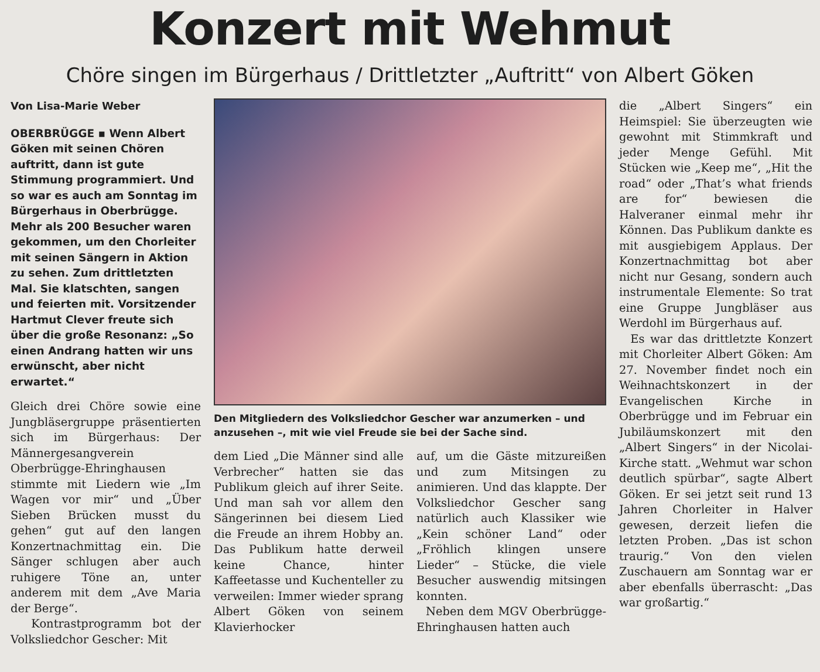Konzert mit Wehmut
Chöre singen im Bürgerhaus / Drittletzter „Auftritt“ von Albert Göken
Von Lisa-Marie Weber
OBERBRÜGGE ▪ Wenn Albert Göken mit seinen Chören auftritt, dann ist gute Stimmung programmiert. Und so war es auch am Sonntag im Bürgerhaus in Oberbrügge. Mehr als 200 Besucher waren gekommen, um den Chorleiter mit seinen Sängern in Aktion zu sehen. Zum drittletzten Mal. Sie klatschten, sangen und feierten mit. Vorsitzender Hartmut Clever freute sich über die große Resonanz: „So einen Andrang hatten wir uns erwünscht, aber nicht erwartet.“
Gleich drei Chöre sowie eine Jungbläsergruppe präsentierten sich im Bürgerhaus: Der Männergesangverein Oberbrügge-Ehringhausen stimmte mit Liedern wie „Im Wagen vor mir“ und „Über Sieben Brücken musst du gehen“ gut auf den langen Konzertnachmittag ein. Die Sänger schlugen aber auch ruhigere Töne an, unter anderem mit dem „Ave Maria der Berge“.
Kontrastprogramm bot der Volksliedchor Gescher: Mit
Den Mitgliedern des Volksliedchor Gescher war anzumerken – und anzusehen –, mit wie viel Freude sie bei der Sache sind.
dem Lied „Die Männer sind alle Verbrecher“ hatten sie das Publikum gleich auf ihrer Seite. Und man sah vor allem den Sängerinnen bei diesem Lied die Freude an ihrem Hobby an. Das Publikum hatte derweil keine Chance, hinter Kaffeetasse und Kuchenteller zu verweilen: Immer wieder sprang Albert Göken von seinem Klavierhocker
auf, um die Gäste mitzureißen und zum Mitsingen zu animieren. Und das klappte. Der Volksliedchor Gescher sang natürlich auch Klassiker wie „Kein schöner Land“ oder „Fröhlich klingen unsere Lieder“ – Stücke, die viele Besucher auswendig mitsingen konnten.
Neben dem MGV Oberbrügge-Ehringhausen hatten auch
die „Albert Singers“ ein Heimspiel: Sie überzeugten wie gewohnt mit Stimmkraft und jeder Menge Gefühl. Mit Stücken wie „Keep me“, „Hit the road“ oder „That’s what friends are for“ bewiesen die Halveraner einmal mehr ihr Können. Das Publikum dankte es mit ausgiebigem Applaus. Der Konzertnachmittag bot aber nicht nur Gesang, sondern auch instrumentale Elemente: So trat eine Gruppe Jungbläser aus Werdohl im Bürgerhaus auf.
Es war das drittletzte Konzert mit Chorleiter Albert Göken: Am 27. November findet noch ein Weihnachtskonzert in der Evangelischen Kirche in Oberbrügge und im Februar ein Jubiläumskonzert mit den „Albert Singers“ in der Nicolai-Kirche statt. „Wehmut war schon deutlich spürbar“, sagte Albert Göken. Er sei jetzt seit rund 13 Jahren Chorleiter in Halver gewesen, derzeit liefen die letzten Proben. „Das ist schon traurig.“ Von den vielen Zuschauern am Sonntag war er aber ebenfalls überrascht: „Das war großartig.“